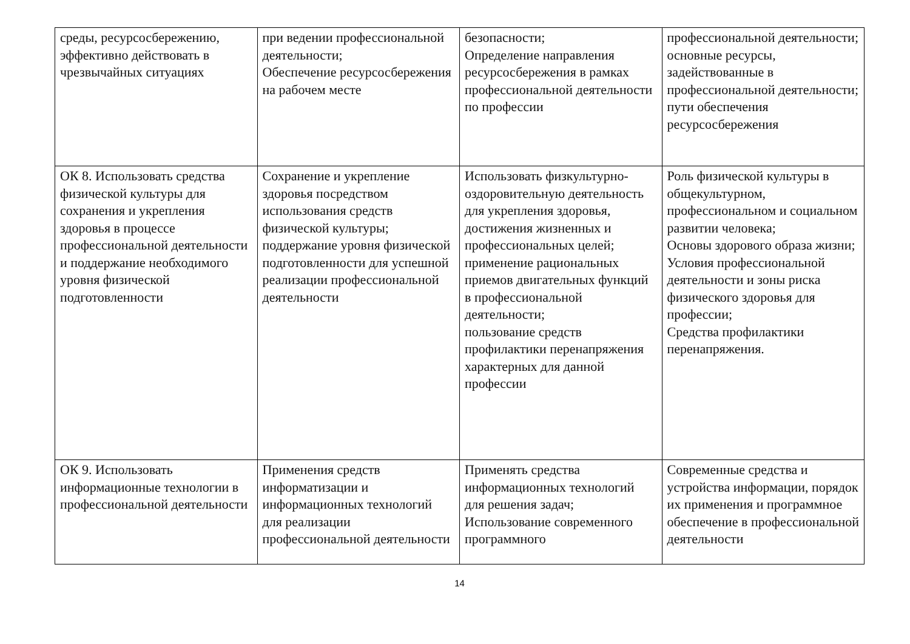| среды, ресурсосбережению, эффективно действовать в чрезвычайных ситуациях | при ведении профессиональной деятельности; Обеспечение ресурсосбережения на рабочем месте | безопасности; Определение направления ресурсосбережения в рамках профессиональной деятельности по профессии | профессиональной деятельности; основные ресурсы, задействованные в профессиональной деятельности; пути обеспечения ресурсосбережения |
| ОК 8. Использовать средства физической культуры для сохранения и укрепления здоровья в процессе профессиональной деятельности и поддержание необходимого уровня физической подготовленности | Сохранение и укрепление здоровья посредством использования средств физической культуры; поддержание уровня физической подготовленности для успешной реализации профессиональной деятельности | Использовать физкультурно-оздоровительную деятельность для укрепления здоровья, достижения жизненных и профессиональных целей; применение рациональных приемов двигательных функций в профессиональной деятельности; пользование средств профилактики перенапряжения характерных для данной профессии | Роль физической культуры в общекультурном, профессиональном и социальном развитии человека; Основы здорового образа жизни; Условия профессиональной деятельности и зоны риска физического здоровья для профессии; Средства профилактики перенапряжения. |
| ОК 9. Использовать информационные технологии в профессиональной деятельности | Применения средств информатизации и информационных технологий для реализации профессиональной деятельности | Применять средства информационных технологий для решения задач; Использование современного программного | Современные средства и устройства информации, порядок их применения и программное обеспечение в профессиональной деятельности |
14